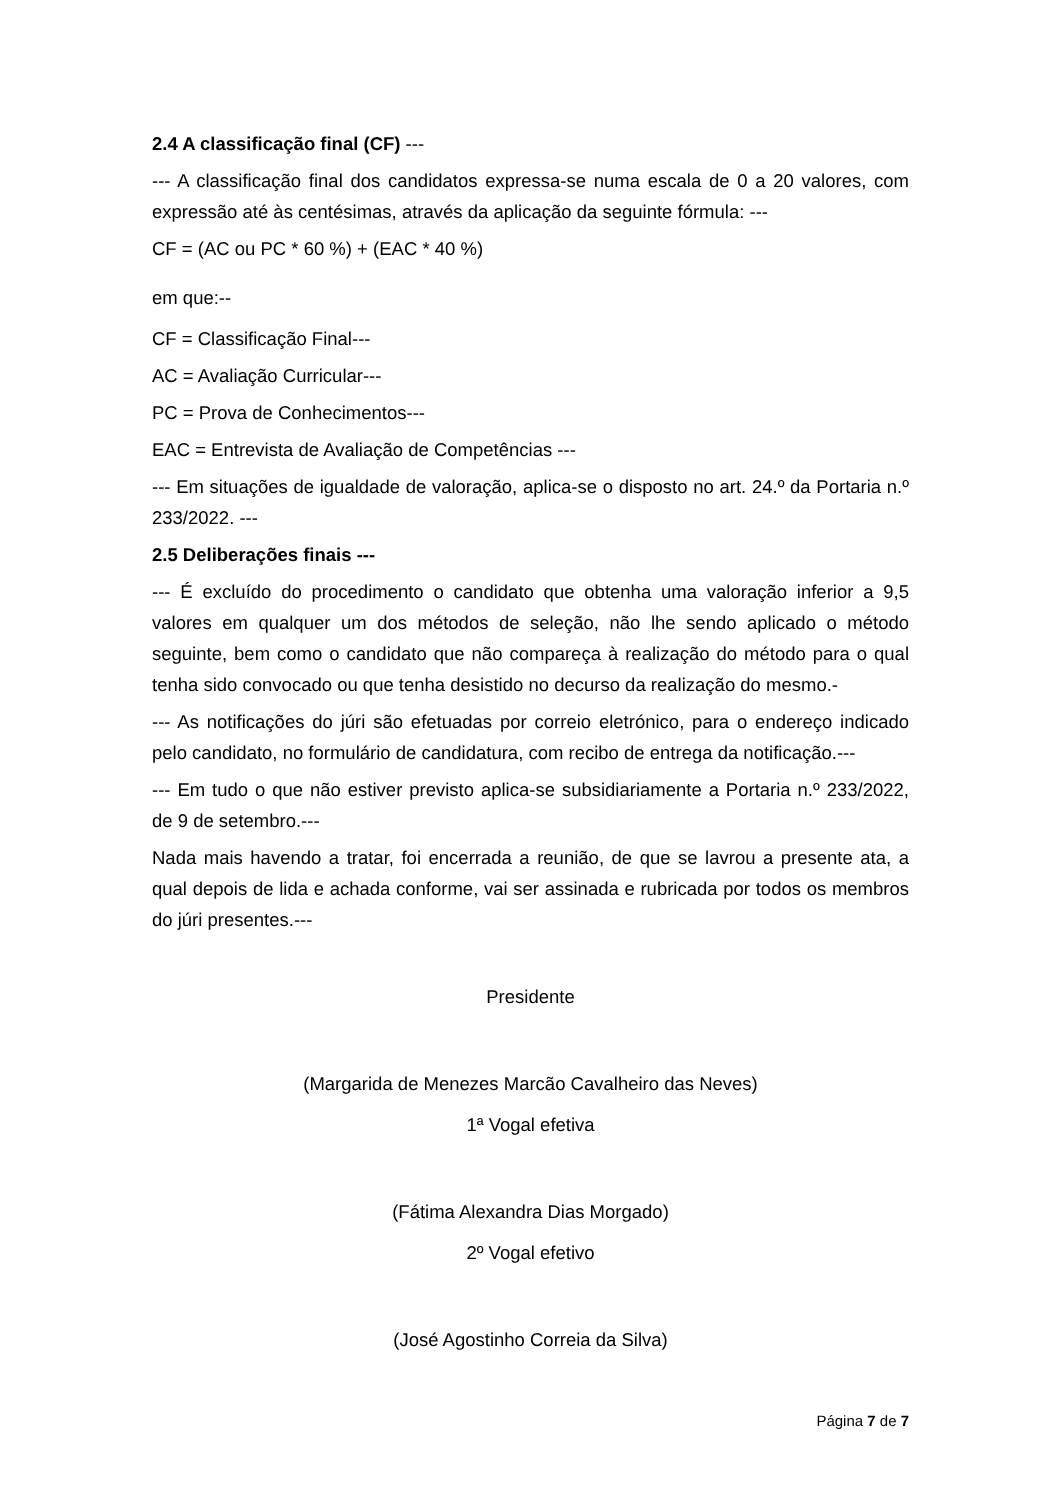2.4 A classificação final (CF) ---
--- A classificação final dos candidatos expressa-se numa escala de 0 a 20 valores, com expressão até às centésimas, através da aplicação da seguinte fórmula: ---
CF = (AC ou PC * 60 %) + (EAC * 40 %)
em que:--
CF = Classificação Final---
AC = Avaliação Curricular---
PC = Prova de Conhecimentos---
EAC = Entrevista de Avaliação de Competências ---
--- Em situações de igualdade de valoração, aplica-se o disposto no art. 24.º da Portaria n.º 233/2022. ---
2.5 Deliberações finais ---
--- É excluído do procedimento o candidato que obtenha uma valoração inferior a 9,5 valores em qualquer um dos métodos de seleção, não lhe sendo aplicado o método seguinte, bem como o candidato que não compareça à realização do método para o qual tenha sido convocado ou que tenha desistido no decurso da realização do mesmo.-
--- As notificações do júri são efetuadas por correio eletrónico, para o endereço indicado pelo candidato, no formulário de candidatura, com recibo de entrega da notificação.---
--- Em tudo o que não estiver previsto aplica-se subsidiariamente a Portaria n.º 233/2022, de 9 de setembro.---
Nada mais havendo a tratar, foi encerrada a reunião, de que se lavrou a presente ata, a qual depois de lida e achada conforme, vai ser assinada e rubricada por todos os membros do júri presentes.---
Presidente
(Margarida de Menezes Marcão Cavalheiro das Neves)
1ª Vogal efetiva
(Fátima Alexandra Dias Morgado)
2º Vogal efetivo
(José Agostinho Correia da Silva)
Página 7 de 7